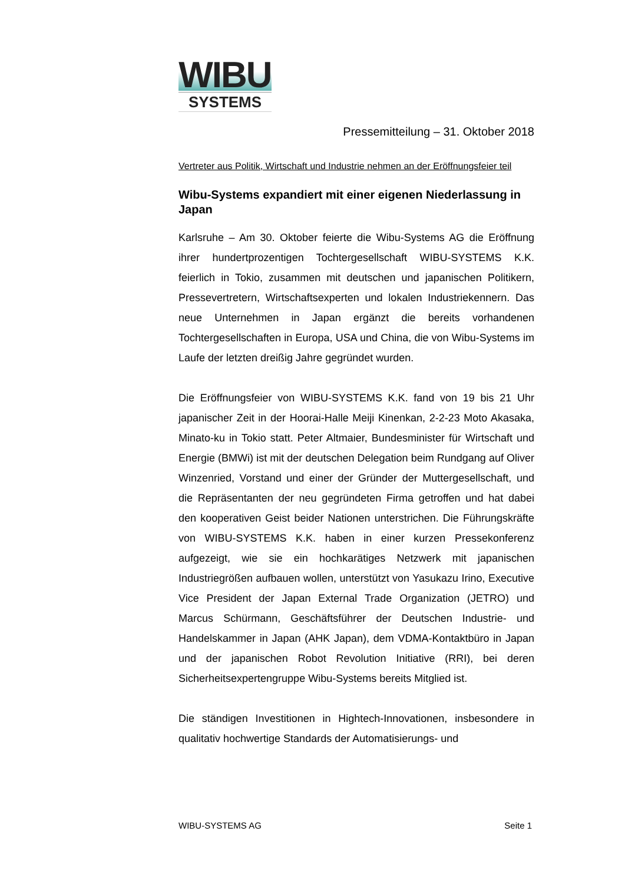WIBU
SYSTEMS
Pressemitteilung – 31. Oktober 2018
Vertreter aus Politik, Wirtschaft und Industrie nehmen an der Eröffnungsfeier teil
Wibu-Systems expandiert mit einer eigenen Niederlassung in Japan
Karlsruhe – Am 30. Oktober feierte die Wibu-Systems AG die Eröffnung ihrer hundertprozentigen Tochtergesellschaft WIBU-SYSTEMS K.K. feierlich in Tokio, zusammen mit deutschen und japanischen Politikern, Pressevertretern, Wirtschaftsexperten und lokalen Industriekennern. Das neue Unternehmen in Japan ergänzt die bereits vorhandenen Tochtergesellschaften in Europa, USA und China, die von Wibu-Systems im Laufe der letzten dreißig Jahre gegründet wurden.
Die Eröffnungsfeier von WIBU-SYSTEMS K.K. fand von 19 bis 21 Uhr japanischer Zeit in der Hoorai-Halle Meiji Kinenkan, 2-2-23 Moto Akasaka, Minato-ku in Tokio statt. Peter Altmaier, Bundesminister für Wirtschaft und Energie (BMWi) ist mit der deutschen Delegation beim Rundgang auf Oliver Winzenried, Vorstand und einer der Gründer der Muttergesellschaft, und die Repräsentanten der neu gegründeten Firma getroffen und hat dabei den kooperativen Geist beider Nationen unterstrichen. Die Führungskräfte von WIBU-SYSTEMS K.K. haben in einer kurzen Pressekonferenz aufgezeigt, wie sie ein hochkarätiges Netzwerk mit japanischen Industriegrößen aufbauen wollen, unterstützt von Yasukazu Irino, Executive Vice President der Japan External Trade Organization (JETRO) und Marcus Schürmann, Geschäftsführer der Deutschen Industrie- und Handelskammer in Japan (AHK Japan), dem VDMA-Kontaktbüro in Japan und der japanischen Robot Revolution Initiative (RRI), bei deren Sicherheitsexpertengruppe Wibu-Systems bereits Mitglied ist.
Die ständigen Investitionen in Hightech-Innovationen, insbesondere in qualitativ hochwertige Standards der Automatisierungs- und
WIBU-SYSTEMS AG Seite 1